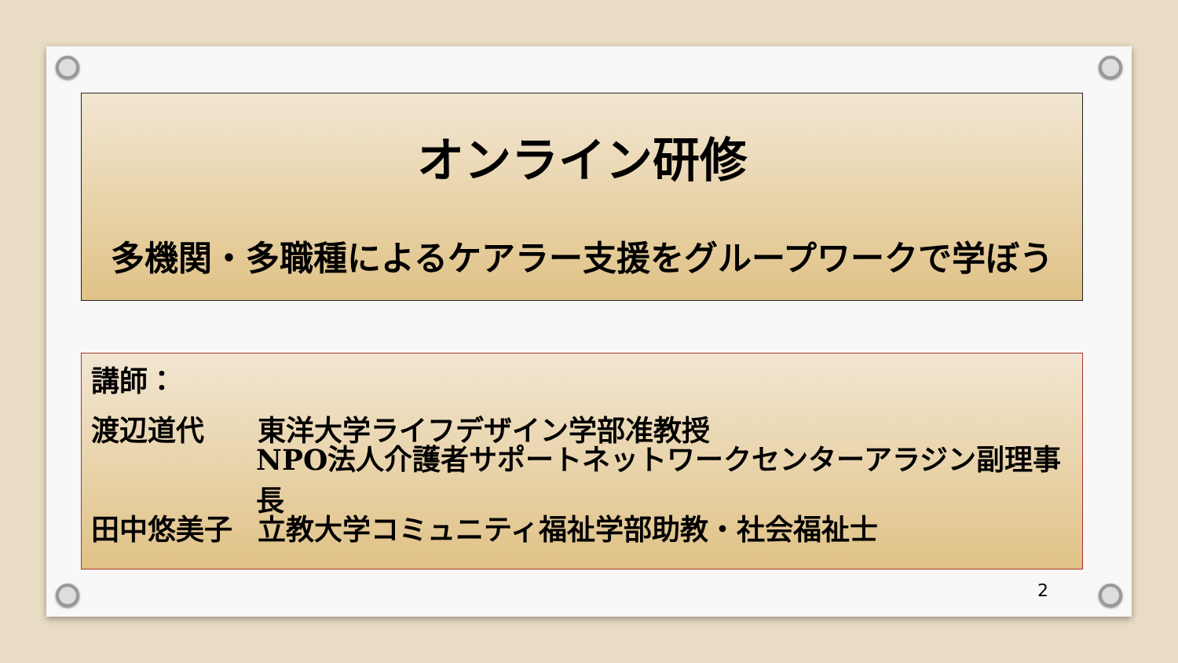オンライン研修
多機関・多職種によるケアラー支援をグループワークで学ぼう
講師：
渡辺道代 東洋大学ライフデザイン学部准教授
NPO法人介護者サポートネットワークセンターアラジン副理事長
田中悠美子 立教大学コミュニティ福祉学部助教・社会福祉士
2